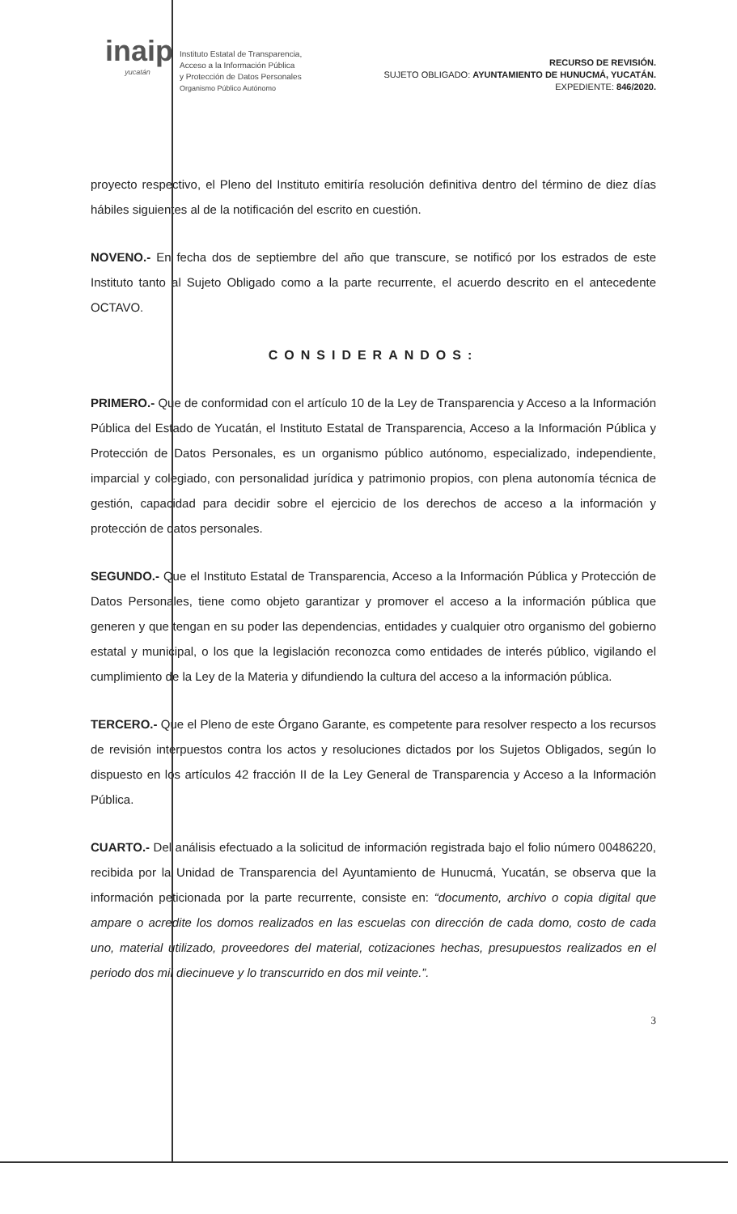inaip
yucatán
Instituto Estatal de Transparencia, Acceso a la Información Pública
y Protección de Datos Personales
Organismo Público Autónomo
RECURSO DE REVISIÓN.
SUJETO OBLIGADO: AYUNTAMIENTO DE HUNUCMÁ, YUCATÁN.
EXPEDIENTE: 846/2020.
proyecto respectivo, el Pleno del Instituto emitiría resolución definitiva dentro del término de diez días hábiles siguientes al de la notificación del escrito en cuestión.
NOVENO.- En fecha dos de septiembre del año que transcure, se notificó por los estrados de este Instituto tanto al Sujeto Obligado como a la parte recurrente, el acuerdo descrito en el antecedente OCTAVO.
CONSIDERANDOS:
PRIMERO.- Que de conformidad con el artículo 10 de la Ley de Transparencia y Acceso a la Información Pública del Estado de Yucatán, el Instituto Estatal de Transparencia, Acceso a la Información Pública y Protección de Datos Personales, es un organismo público autónomo, especializado, independiente, imparcial y colegiado, con personalidad jurídica y patrimonio propios, con plena autonomía técnica de gestión, capacidad para decidir sobre el ejercicio de los derechos de acceso a la información y protección de datos personales.
SEGUNDO.- Que el Instituto Estatal de Transparencia, Acceso a la Información Pública y Protección de Datos Personales, tiene como objeto garantizar y promover el acceso a la información pública que generen y que tengan en su poder las dependencias, entidades y cualquier otro organismo del gobierno estatal y municipal, o los que la legislación reconozca como entidades de interés público, vigilando el cumplimiento de la Ley de la Materia y difundiendo la cultura del acceso a la información pública.
TERCERO.- Que el Pleno de este Órgano Garante, es competente para resolver respecto a los recursos de revisión interpuestos contra los actos y resoluciones dictados por los Sujetos Obligados, según lo dispuesto en los artículos 42 fracción II de la Ley General de Transparencia y Acceso a la Información Pública.
CUARTO.- Del análisis efectuado a la solicitud de información registrada bajo el folio número 00486220, recibida por la Unidad de Transparencia del Ayuntamiento de Hunucmá, Yucatán, se observa que la información peticionada por la parte recurrente, consiste en: “documento, archivo o copia digital que ampare o acredite los domos realizados en las escuelas con dirección de cada domo, costo de cada uno, material utilizado, proveedores del material, cotizaciones hechas, presupuestos realizados en el periodo dos mil diecinueve y lo transcurrido en dos mil veinte.”.
3